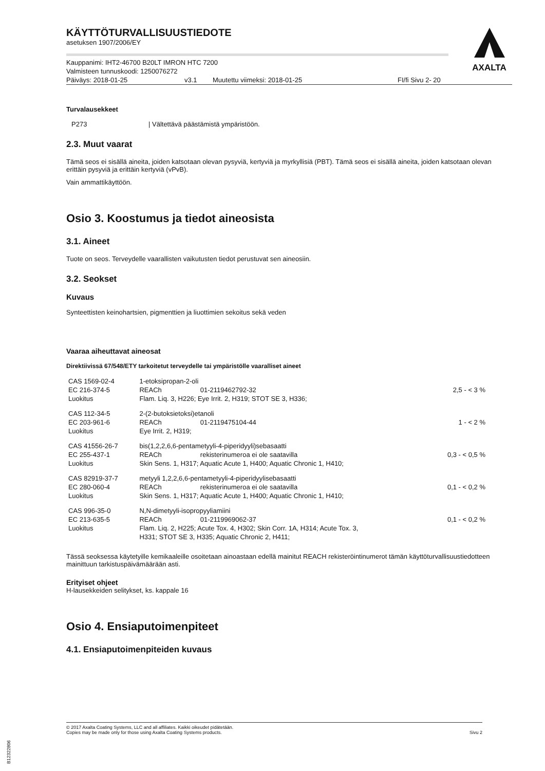AXALTA
KÄYTTÖTURVALLISUUSTIEDOTE
asetuksen 1907/2006/EY
Kauppanimi: IHT2-46700 B20LT IMRON HTC 7200
Valmisteen tunnuskoodi: 1250076272
Päiväys: 2018-01-25 v3.1 Muutettu viimeksi: 2018-01-25 FI/fi Sivu 2- 20
Turvalausekkeet
P273 | Vältettävä päästämistä ympäristöön.
2.3. Muut vaarat
Tämä seos ei sisällä aineita, joiden katsotaan olevan pysyviä, kertyviä ja myrkyllisiä (PBT). Tämä seos ei sisällä aineita, joiden katsotaan olevan erittäin pysyviä ja erittäin kertyviä (vPvB).
Vain ammattikäyttöön.
Osio 3. Koostumus ja tiedot aineosista
3.1. Aineet
Tuote on seos. Terveydelle vaarallisten vaikutusten tiedot perustuvat sen aineosiin.
3.2. Seokset
Kuvaus
Synteettisten keinohartsien, pigmenttien ja liuottimien sekoitus sekä veden
Vaaraa aiheuttavat aineosat
Direktiivissä 67/548/ETY tarkoitetut terveydelle tai ympäristölle vaaralliset aineet
| CAS 1569-02-4 | 1-etoksipropan-2-oli | | |
| EC 216-374-5 | REACh | 01-2119462792-32 | 2,5 - < 3 % |
| Luokitus | Flam. Liq. 3, H226; Eye Irrit. 2, H319; STOT SE 3, H336; | | |
| CAS 112-34-5 | 2-(2-butoksietoksi)etanoli | | |
| EC 203-961-6 | REACh | 01-2119475104-44 | 1 - < 2 % |
| Luokitus | Eye Irrit. 2, H319; | | |
| CAS 41556-26-7 | bis(1,2,2,6,6-pentametyyli-4-piperidyyli)sebasaatti | | |
| EC 255-437-1 | REACh | rekisterinumeroa ei ole saatavilla | 0,3 - < 0,5 % |
| Luokitus | Skin Sens. 1, H317; Aquatic Acute 1, H400; Aquatic Chronic 1, H410; | | |
| CAS 82919-37-7 | metyyli 1,2,2,6,6-pentametyyli-4-piperidyylisebasaatti | | |
| EC 280-060-4 | REACh | rekisterinumeroa ei ole saatavilla | 0,1 - < 0,2 % |
| Luokitus | Skin Sens. 1, H317; Aquatic Acute 1, H400; Aquatic Chronic 1, H410; | | |
| CAS 996-35-0 | N,N-dimetyyli-isopropyyliamiini | | |
| EC 213-635-5 | REACh | 01-2119969062-37 | 0,1 - < 0,2 % |
| Luokitus | Flam. Liq. 2, H225; Acute Tox. 4, H302; Skin Corr. 1A, H314; Acute Tox. 3, H331; STOT SE 3, H335; Aquatic Chronic 2, H411; | | |
Tässä seoksessa käytetyille kemikaaleille osoitetaan ainoastaan edellä mainitut REACH rekisteröintinumerot tämän käyttöturvallisuustiedotteen mainittuun tarkistuspäivämäärään asti.
Erityiset ohjeet
H-lausekkeiden selitykset, ks. kappale 16
Osio 4. Ensiaputoimenpiteet
4.1. Ensiaputoimenpiteiden kuvaus
© 2017 Axalta Coating Systems, LLC and all affiliates. Kaikki oikeudet pidätetään.
Copies may be made only for those using Axalta Coating Systems products. Sivu 2
B12322806